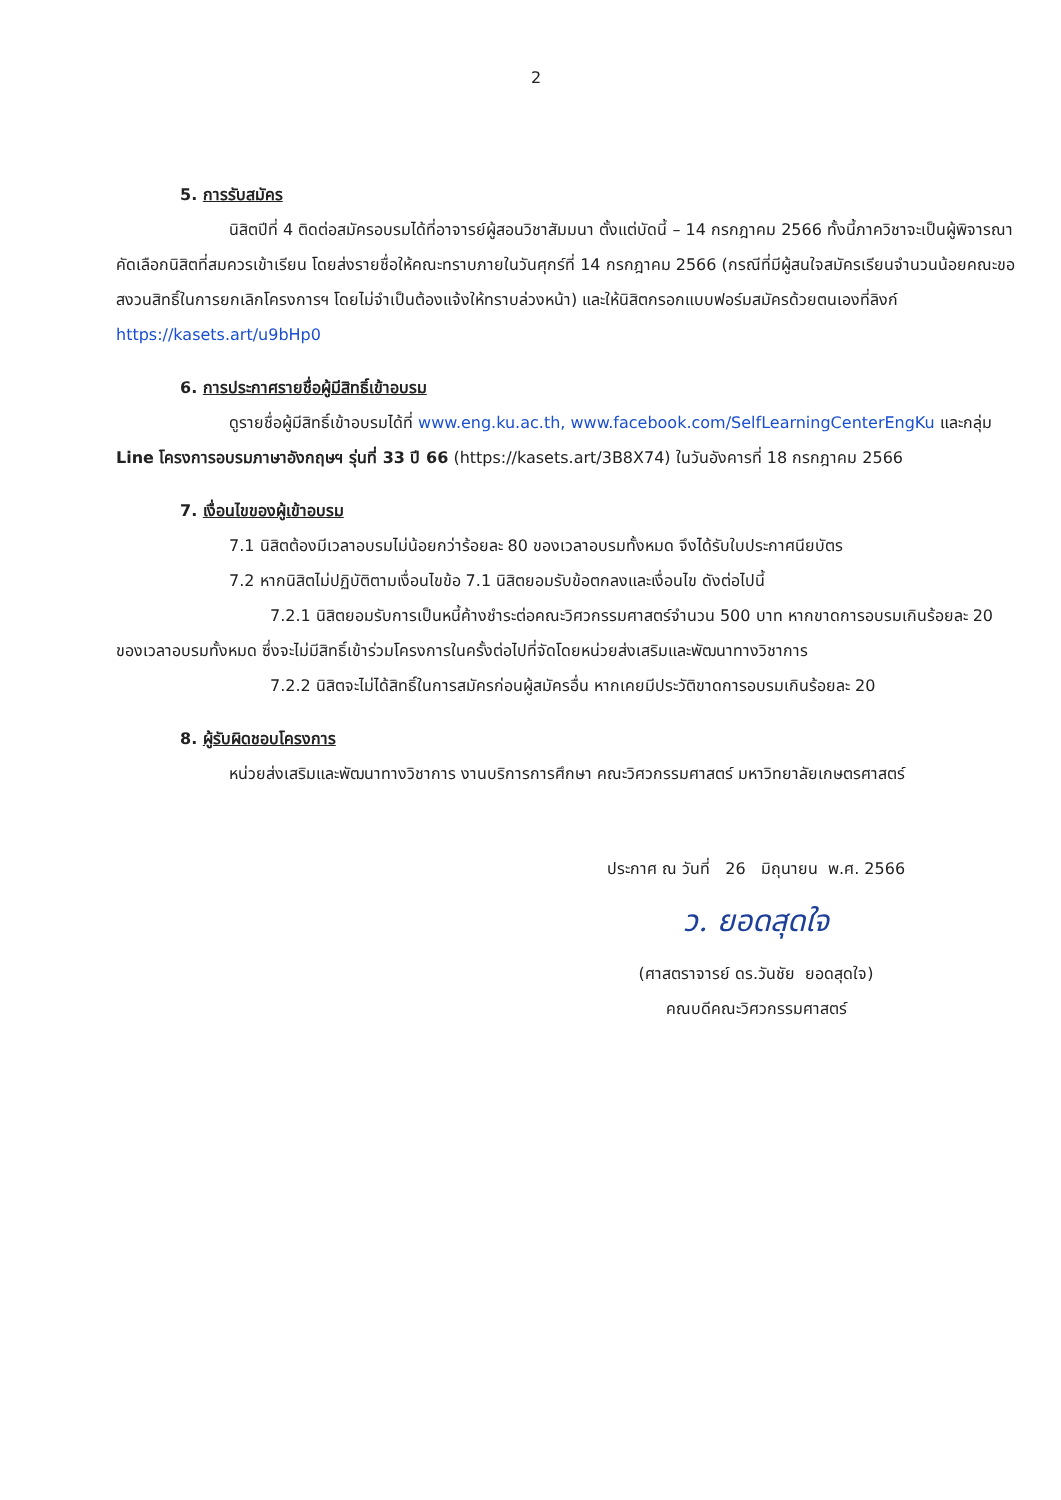2
5. การรับสมัคร
นิสิตปีที่ 4 ติดต่อสมัครอบรมได้ที่อาจารย์ผู้สอนวิชาสัมมนา ตั้งแต่บัดนี้ – 14 กรกฎาคม 2566 ทั้งนี้ภาควิชาจะเป็นผู้พิจารณาคัดเลือกนิสิตที่สมควรเข้าเรียน โดยส่งรายชื่อให้คณะทราบภายในวันศุกร์ที่ 14 กรกฎาคม 2566 (กรณีที่มีผู้สนใจสมัครเรียนจำนวนน้อยคณะขอสงวนสิทธิ์ในการยกเลิกโครงการฯ โดยไม่จำเป็นต้องแจ้งให้ทราบล่วงหน้า) และให้นิสิตกรอกแบบฟอร์มสมัครด้วยตนเองที่ลิงก์ https://kasets.art/u9bHp0
6. การประกาศรายชื่อผู้มีสิทธิ์เข้าอบรม
ดูรายชื่อผู้มีสิทธิ์เข้าอบรมได้ที่ www.eng.ku.ac.th, www.facebook.com/SelfLearningCenterEngKu และกลุ่ม Line โครงการอบรมภาษาอังกฤษฯ รุ่นที่ 33 ปี 66 (https://kasets.art/3B8X74) ในวันอังคารที่ 18 กรกฎาคม 2566
7. เงื่อนไขของผู้เข้าอบรม
7.1 นิสิตต้องมีเวลาอบรมไม่น้อยกว่าร้อยละ 80 ของเวลาอบรมทั้งหมด จึงได้รับใบประกาศนียบัตร
7.2 หากนิสิตไม่ปฏิบัติตามเงื่อนไขข้อ 7.1 นิสิตยอมรับข้อตกลงและเงื่อนไข ดังต่อไปนี้
7.2.1 นิสิตยอมรับการเป็นหนี้ค้างชำระต่อคณะวิศวกรรมศาสตร์จำนวน 500 บาท หากขาดการอบรมเกินร้อยละ 20 ของเวลาอบรมทั้งหมด ซึ่งจะไม่มีสิทธิ์เข้าร่วมโครงการในครั้งต่อไปที่จัดโดยหน่วยส่งเสริมและพัฒนาทางวิชาการ
7.2.2 นิสิตจะไม่ได้สิทธิ์ในการสมัครก่อนผู้สมัครอื่น หากเคยมีประวัติขาดการอบรมเกินร้อยละ 20
8. ผู้รับผิดชอบโครงการ
หน่วยส่งเสริมและพัฒนาทางวิชาการ งานบริการการศึกษา คณะวิศวกรรมศาสตร์ มหาวิทยาลัยเกษตรศาสตร์
ประกาศ ณ วันที่ 26 มิถุนายน พ.ศ. 2566
ว. ยอดสุดใจ
(ศาสตราจารย์ ดร.วันชัย ยอดสุดใจ)
คณบดีคณะวิศวกรรมศาสตร์